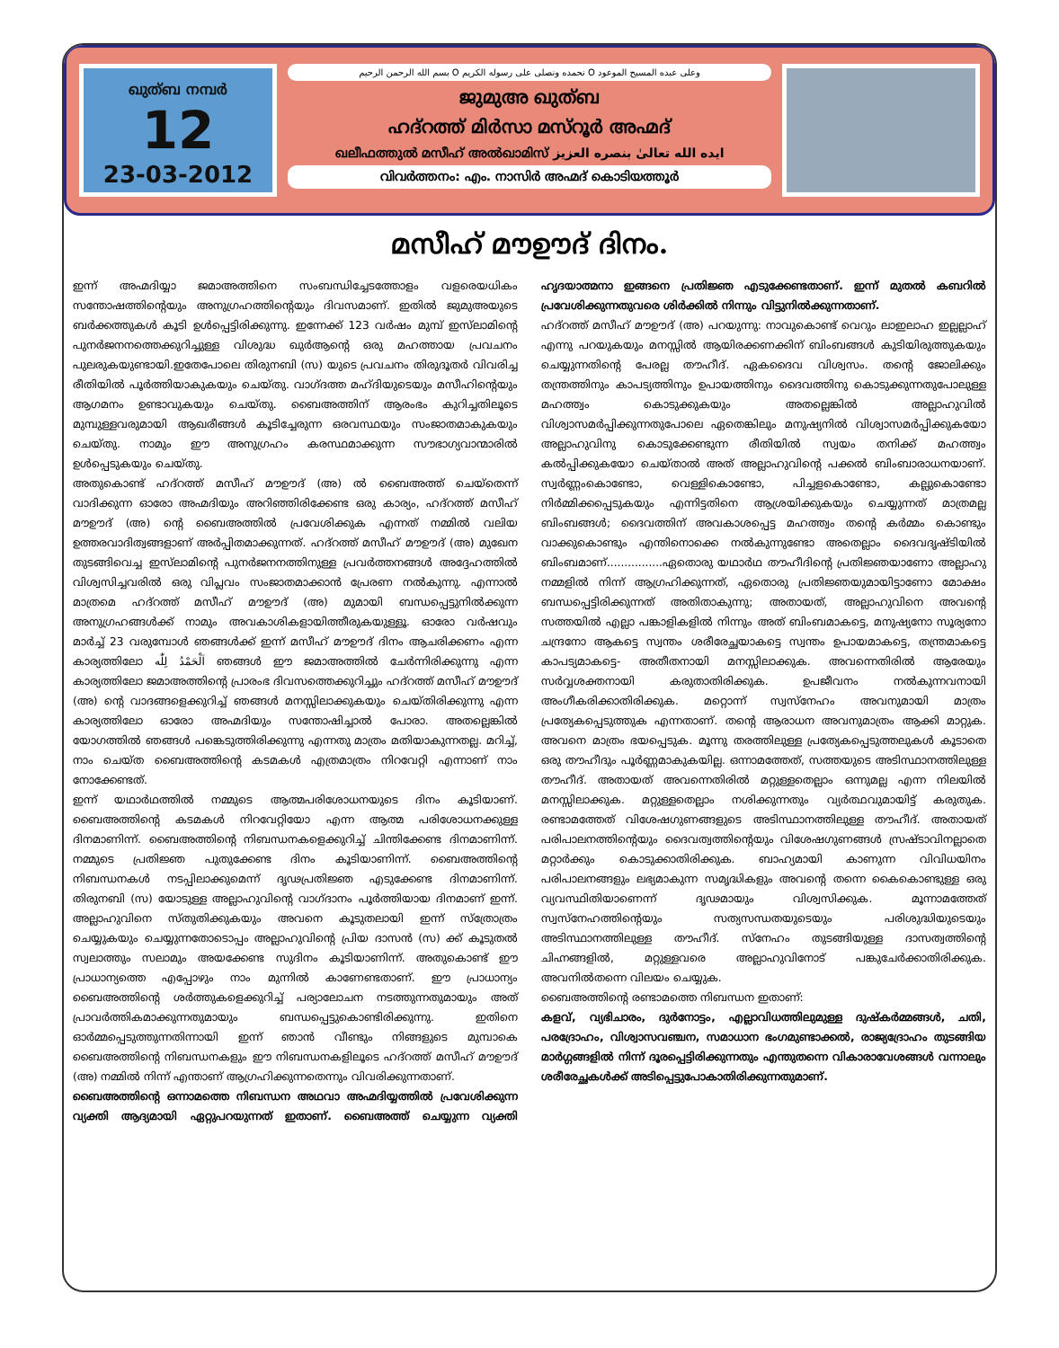ഖുത്ബ നമ്പർ
12
23-03-2012
بسم الله الرحمن الرحيم O نحمده ونصلى على رسوله الكريم O وعلى عبده المسيح الموعود
ജുമുഅ ഖുത്ബ
ഹദ്റത്ത് മിർസാ മസ്റൂർ അഹ്മദ്
ഖലീഫത്തുൽ മസീഹ് അൽഖാമിസ് ايده الله تعالىٰ بنصره العزيز
വിവർത്തനം: എം. നാസിർ അഹ്മദ് കൊടിയത്തൂർ
മസീഹ് മൗഊദ് ദിനം.
ഇന്ന് അഹ്മദിയ്യാ ജമാഅത്തിനെ സംബന്ധിച്ചേടത്തോളം വളരെയധികം സന്തോഷത്തിന്റെയും അനുഗ്രഹത്തിന്റെയും ദിവസമാണ്. ഇതിൽ ജുമുഅയുടെ ബർക്കത്തുകൾ കൂടി ഉൾപ്പെട്ടിരിക്കുന്നു. ഇന്നേക്ക് 123 വർഷം മുമ്പ് ഇസ്‌ലാമിന്റെ പുനർജനനത്തെക്കുറിച്ചുള്ള വിശുദ്ധ ഖുർആന്റെ ഒരു മഹത്തായ പ്രവചനം പുലരുകയുണ്ടായി.ഇതേപോലെ തിരുനബി (സ) യുടെ പ്രവചനം തിരുദൂതർ വിവരിച്ച രീതിയിൽ പൂർത്തിയാകുകയും ചെയ്തു. വാഗ്ദത്ത മഹ്ദിയുടെയും മസീഹിന്റെയും ആഗമനം ഉണ്ടാവുകയും ചെയ്തു. ബൈഅത്തിന് ആരംഭം കുറിച്ചതിലൂടെ മുമ്പുള്ളവരുമായി ആഖരീങ്ങൾ കൂടിച്ചേരുന്ന ഒരവസ്ഥയും സംജാതമാകുകയും ചെയ്തു. നാമും ഈ അനുഗ്രഹം കരസ്ഥമാക്കുന്ന സൗഭാഗ്യവാന്മാരിൽ ഉൾപ്പെടുകയും ചെയ്തു.
അതുകൊണ്ട് ഹദ്റത്ത് മസീഹ് മൗഊദ് (അ) ൽ ബൈഅത്ത് ചെയ്തെന്ന് വാദിക്കുന്ന ഓരോ അഹ്മദിയും അറിഞ്ഞിരിക്കേണ്ട ഒരു കാര്യം, ഹദ്റത്ത് മസീഹ് മൗഊദ് (അ) ന്റെ ബൈഅത്തിൽ പ്രവേശിക്കുക എന്നത് നമ്മിൽ വലിയ ഉത്തരവാദിത്വങ്ങളാണ് അർപ്പിതമാക്കുന്നത്. ഹദ്റത്ത് മസീഹ് മൗഊദ് (അ) മുഖേന തുടങ്ങിവെച്ച ഇസ്‌ലാമിന്റെ പുനർജനനത്തിനുള്ള പ്രവർത്തനങ്ങൾ അദ്ദേഹത്തിൽ വിശ്വസിച്ചവരിൽ ഒരു വിപ്ലവം സംജാതമാക്കാൻ പ്രേരണ നൽകുന്നു. എന്നാൽ മാത്രമെ ഹദ്റത്ത് മസീഹ് മൗഊദ് (അ) മുമായി ബന്ധപ്പെട്ടുനിൽക്കുന്ന അനുഗ്രഹങ്ങൾക്ക് നാമും അവകാശികളായിത്തീരുകയുള്ളൂ. ഓരോ വർഷവും മാർച്ച് 23 വരുമ്പോൾ ഞങ്ങൾക്ക് ഇന്ന് മസീഹ് മൗഊദ് ദിനം ആചരിക്കണം എന്ന കാര്യത്തിലോ اَلْحَمْدُ لِلّٰه ഞങ്ങൾ ഈ ജമാഅത്തിൽ ചേർന്നിരിക്കുന്നു എന്ന കാര്യത്തിലോ ജമാഅത്തിന്റെ പ്രാരംഭ ദിവസത്തെക്കുറിച്ചും ഹദ്റത്ത് മസീഹ് മൗഊദ് (അ) ന്റെ വാദങ്ങളെക്കുറിച്ച് ഞങ്ങൾ മനസ്സിലാക്കുകയും ചെയ്തിരിക്കുന്നു എന്ന കാര്യത്തിലോ ഓരോ അഹ്മദിയും സന്തോഷിച്ചാൽ പോരാ. അതല്ലെങ്കിൽ യോഗത്തിൽ ഞങ്ങൾ പങ്കെടുത്തിരിക്കുന്നു എന്നതു മാത്രം മതിയാകുന്നതല്ല. മറിച്ച്, നാം ചെയ്ത ബൈഅത്തിന്റെ കടമകൾ എത്രമാത്രം നിറവേറ്റി എന്നാണ് നാം നോക്കേണ്ടത്.
ഇന്ന് യഥാർഥത്തിൽ നമ്മുടെ ആത്മപരിശോധനയുടെ ദിനം കൂടിയാണ്. ബൈഅത്തിന്റെ കടമകൾ നിറവേറ്റിയോ എന്ന ആത്മ പരിശോധനക്കുള്ള ദിനമാണിന്ന്. ബൈഅത്തിന്റെ നിബന്ധനകളെക്കുറിച്ച് ചിന്തിക്കേണ്ട ദിനമാണിന്ന്. നമ്മുടെ പ്രതിജ്ഞ പുതുക്കേണ്ട ദിനം കൂടിയാണിന്ന്. ബൈഅത്തിന്റെ നിബന്ധനകൾ നടപ്പിലാക്കുമെന്ന് ദൃഢപ്രതിജ്ഞ എടുക്കേണ്ട ദിനമാണിന്ന്. തിരുനബി (സ) യോടുള്ള അല്ലാഹുവിന്റെ വാഗ്ദാനം പൂർത്തിയായ ദിനമാണ് ഇന്ന്. അല്ലാഹുവിനെ സ്തുതിക്കുകയും അവനെ കൂടുതലായി ഇന്ന് സ്ത്രോത്രം ചെയ്യുകയും ചെയ്യുന്നതോടൊപ്പം അല്ലാഹുവിന്റെ പ്രിയ ദാസൻ (സ) ക്ക് കൂടുതൽ സ്വലാത്തും സലാമും അയക്കേണ്ട സുദിനം കൂടിയാണിന്ന്. അതുകൊണ്ട് ഈ പ്രാധാന്യത്തെ എപ്പോഴും നാം മുന്നിൽ കാണേണ്ടതാണ്. ഈ പ്രാധാന്യം ബൈഅത്തിന്റെ ശർത്തുകളെക്കുറിച്ച് പര്യാലോചന നടത്തുന്നതുമായും അത് പ്രാവർത്തികമാക്കുന്നതുമായും ബന്ധപ്പെട്ടുകൊണ്ടിരിക്കുന്നു. ഇതിനെ ഓർമ്മപ്പെടുത്തുന്നതിന്നായി ഇന്ന് ഞാൻ വീണ്ടും നിങ്ങളുടെ മുമ്പാകെ ബൈഅത്തിന്റെ നിബന്ധനകളും ഈ നിബന്ധനകളിലൂടെ ഹദ്റത്ത് മസീഹ് മൗഊദ് (അ) നമ്മിൽ നിന്ന് എന്താണ് ആഗ്രഹിക്കുന്നതെന്നും വിവരിക്കുന്നതാണ്.
ബൈഅത്തിന്റെ ഒന്നാമത്തെ നിബന്ധന അഥവാ അഹ്മദിയ്യത്തിൽ പ്രവേശിക്കുന്ന വ്യക്തി ആദ്യമായി ഏറ്റുപറയുന്നത് ഇതാണ്. ബൈഅത്ത് ചെയ്യുന്ന വ്യക്തി ഹൃദയാത്മനാ ഇങ്ങനെ പ്രതിജ്ഞ എടുക്കേണ്ടതാണ്. ഇന്ന് മുതൽ കബറിൽ പ്രവേശിക്കുന്നതുവരെ ശിർക്കിൽ നിന്നും വിട്ടുനിൽക്കുന്നതാണ്.
ഹദ്റത്ത് മസീഹ് മൗഊദ് (അ) പറയുന്നു: നാവുകൊണ്ട് വെറും ലാഇലാഹ ഇല്ലല്ലാഹ് എന്നു പറയുകയും മനസ്സിൽ ആയിരക്കണക്കിന് ബിംബങ്ങൾ കുടിയിരുത്തുകയും ചെയ്യുന്നതിന്റെ പേരല്ല തൗഹീദ്. ഏകദൈവ വിശ്വസം. തന്റെ ജോലിക്കും തന്ത്രത്തിനും കാപട്യത്തിനും ഉപായത്തിനും ദൈവത്തിനു കൊടുക്കുന്നതുപോലുള്ള മഹത്ത്വം കൊടുക്കുകയും അതല്ലെങ്കിൽ അല്ലാഹുവിൽ വിശ്വാസമർപ്പിക്കുന്നതുപോലെ ഏതെങ്കിലും മനുഷ്യനിൽ വിശ്വാസമർപ്പിക്കുകയോ അല്ലാഹുവിനു കൊടുക്കേണ്ടുന്ന രീതിയിൽ സ്വയം തനിക്ക് മഹത്ത്വം കൽപ്പിക്കുകയോ ചെയ്താൽ അത് അല്ലാഹുവിന്റെ പക്കൽ ബിംബാരാധനയാണ്. സ്വർണ്ണംകൊണ്ടോ, വെള്ളികൊണ്ടോ, പിച്ചളകൊണ്ടോ, കല്ലുകൊണ്ടോ നിർമ്മിക്കപ്പെടുകയും എന്നിട്ടതിനെ ആശ്രയിക്കുകയും ചെയ്യുന്നത് മാത്രമല്ല ബിംബങ്ങൾ; ദൈവത്തിന് അവകാശപ്പെട്ട മഹത്ത്വം തന്റെ കർമ്മം കൊണ്ടും വാക്കുകൊണ്ടും എന്തിനൊക്കെ നൽകുന്നുണ്ടോ അതെല്ലാം ദൈവദൃഷ്ടിയിൽ ബിംബമാണ്................ഏതൊരു യഥാർഥ തൗഹീദിന്റെ പ്രതിജ്ഞയാണോ അല്ലാഹു നമ്മളിൽ നിന്ന് ആഗ്രഹിക്കുന്നത്, ഏതൊരു പ്രതിജ്ഞയുമായിട്ടാണോ മോക്ഷം ബന്ധപ്പെട്ടിരിക്കുന്നത് അതിതാകുന്നു; അതായത്, അല്ലാഹുവിനെ അവന്റെ സത്തയിൽ എല്ലാ പങ്കാളികളിൽ നിന്നും അത് ബിംബമാകട്ടെ, മനുഷ്യനോ സൂര്യനോ ചന്ദ്രനോ ആകട്ടെ സ്വന്തം ശരീരേച്ഛയാകട്ടെ സ്വന്തം ഉപായമാകട്ടെ, തന്ത്രമാകട്ടെ കാപട്യമാകട്ടെ- അതീതനായി മനസ്സിലാക്കുക. അവന്നെതിരിൽ ആരേയും സർവ്വശക്തനായി കരുതാതിരിക്കുക. ഉപജീവനം നൽകുന്നവനായി അംഗീകരിക്കാതിരിക്കുക. മറ്റൊന്ന് സ്വസ്നേഹം അവനുമായി മാത്രം പ്രത്യേകപ്പെടുത്തുക എന്നതാണ്. തന്റെ ആരാധന അവനുമാത്രം ആക്കി മാറ്റുക. അവനെ മാത്രം ഭയപ്പെടുക. മൂന്നു തരത്തിലുള്ള പ്രത്യേകപ്പെടുത്തലുകൾ കൂടാതെ ഒരു തൗഹീദും പൂർണ്ണമാകുകയില്ല. ഒന്നാമത്തേത്, സത്തയുടെ അടിസ്ഥാനത്തിലുള്ള തൗഹീദ്. അതായത് അവന്നെതിരിൽ മറ്റുള്ളതെല്ലാം ഒന്നുമല്ല എന്ന നിലയിൽ മനസ്സിലാക്കുക. മറ്റുള്ളതെല്ലാം നശിക്കുന്നതും വ്യർത്ഥവുമായിട്ട് കരുതുക. രണ്ടാമത്തേത് വിശേഷഗുണങ്ങളുടെ അടിസ്ഥാനത്തിലുള്ള തൗഹീദ്. അതായത് പരിപാലനത്തിന്റെയും ദൈവത്വത്തിന്റെയും വിശേഷഗുണങ്ങൾ സ്രഷ്ടാവിനല്ലാതെ മറ്റാർക്കും കൊടുക്കാതിരിക്കുക. ബാഹ്യമായി കാണുന്ന വിവിധയിനം പരിപാലനങ്ങളും ലഭ്യമാകുന്ന സമൃദ്ധികളും അവന്റെ തന്നെ കൈകൊണ്ടുള്ള ഒരു വ്യവസ്ഥിതിയാണെന്ന് ദൃഢമായും വിശ്വസിക്കുക. മൂന്നാമത്തേത് സ്വസ്നേഹത്തിന്റെയും സത്യസന്ധതയുടെയും പരിശുദ്ധിയുടെയും അടിസ്ഥാനത്തിലുള്ള തൗഹീദ്. സ്നേഹം തുടങ്ങിയുള്ള ദാസത്വത്തിന്റെ ചിഹ്നങ്ങളിൽ, മറ്റുള്ളവരെ അല്ലാഹുവിനോട് പങ്കുചേർക്കാതിരിക്കുക. അവനിൽതന്നെ വിലയം ചെയ്യുക.
ബൈഅത്തിന്റെ രണ്ടാമത്തെ നിബന്ധന ഇതാണ്:
കളവ്, വ്യഭിചാരം, ദുർനോട്ടം, എല്ലാവിധത്തിലുമുള്ള ദുഷ്കർമ്മങ്ങൾ, ചതി, പരദ്രോഹം, വിശ്വാസവഞ്ചന, സമാധാന ഭംഗമുണ്ടാക്കൽ, രാജ്യദ്രോഹം തുടങ്ങിയ മാർഗ്ഗങ്ങളിൽ നിന്ന് ദൂരപ്പെട്ടിരിക്കുന്നതും എന്തുതന്നെ വികാരാവേശങ്ങൾ വന്നാലും ശരീരേച്ഛകൾക്ക് അടിപ്പെട്ടുപോകാതിരിക്കുന്നതുമാണ്.